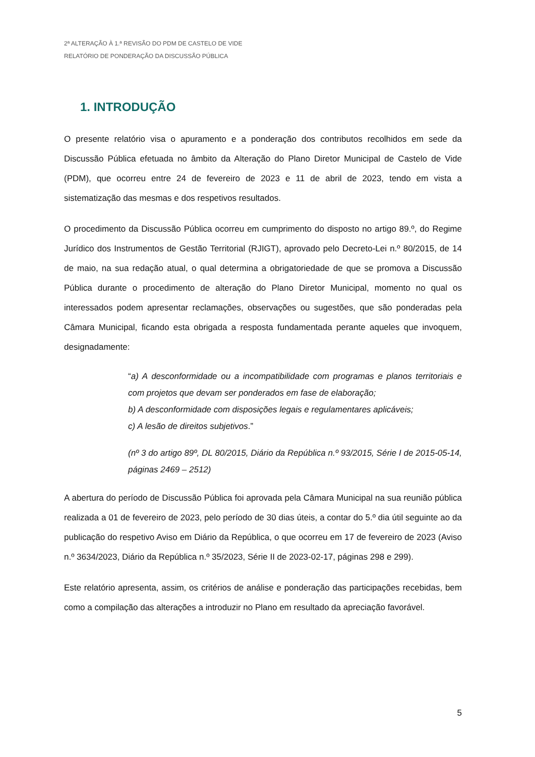2ª ALTERAÇÃO À 1.ª REVISÃO DO PDM DE CASTELO DE VIDE
RELATÓRIO DE PONDERAÇÃO DA DISCUSSÃO PÚBLICA
1. INTRODUÇÃO
O presente relatório visa o apuramento e a ponderação dos contributos recolhidos em sede da Discussão Pública efetuada no âmbito da Alteração do Plano Diretor Municipal de Castelo de Vide (PDM), que ocorreu entre 24 de fevereiro de 2023 e 11 de abril de 2023, tendo em vista a sistematização das mesmas e dos respetivos resultados.
O procedimento da Discussão Pública ocorreu em cumprimento do disposto no artigo 89.º, do Regime Jurídico dos Instrumentos de Gestão Territorial (RJIGT), aprovado pelo Decreto-Lei n.º 80/2015, de 14 de maio, na sua redação atual, o qual determina a obrigatoriedade de que se promova a Discussão Pública durante o procedimento de alteração do Plano Diretor Municipal, momento no qual os interessados podem apresentar reclamações, observações ou sugestões, que são ponderadas pela Câmara Municipal, ficando esta obrigada a resposta fundamentada perante aqueles que invoquem, designadamente:
“a) A desconformidade ou a incompatibilidade com programas e planos territoriais e com projetos que devam ser ponderados em fase de elaboração;
b) A desconformidade com disposições legais e regulamentares aplicáveis;
c) A lesão de direitos subjetivos.”
(nº 3 do artigo 89º, DL 80/2015, Diário da República n.º 93/2015, Série I de 2015-05-14, páginas 2469 – 2512)
A abertura do período de Discussão Pública foi aprovada pela Câmara Municipal na sua reunião pública realizada a 01 de fevereiro de 2023, pelo período de 30 dias úteis, a contar do 5.º dia útil seguinte ao da publicação do respetivo Aviso em Diário da República, o que ocorreu em 17 de fevereiro de 2023 (Aviso n.º 3634/2023, Diário da República n.º 35/2023, Série II de 2023-02-17, páginas 298 e 299).
Este relatório apresenta, assim, os critérios de análise e ponderação das participações recebidas, bem como a compilação das alterações a introduzir no Plano em resultado da apreciação favorável.
5